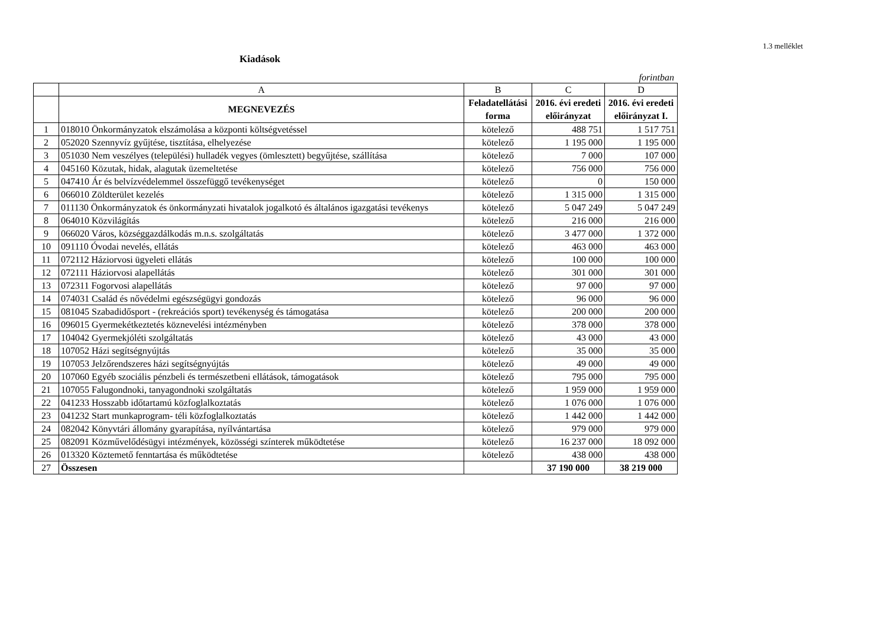1.3 melléklet
Kiadások
forintban
| | A | B | C | D |
| | MEGNEVEZÉS | Feladatellátási forma | 2016. évi eredeti előirányzat | 2016. évi eredeti előirányzat I. |
| 1 | 018010 Önkormányzatok elszámolása a központi költségvetéssel | kötelező | 488 751 | 1 517 751 |
| 2 | 052020 Szennyvíz gyűjtése, tisztítása, elhelyezése | kötelező | 1 195 000 | 1 195 000 |
| 3 | 051030 Nem veszélyes (települési) hulladék vegyes (ömlesztett) begyűjtése, szállítása | kötelező | 7 000 | 107 000 |
| 4 | 045160 Közutak, hidak, alagutak üzemeltetése | kötelező | 756 000 | 756 000 |
| 5 | 047410 Ár és belvízvédelemmel összefüggő tevékenységet | kötelező | 0 | 150 000 |
| 6 | 066010 Zöldterület kezelés | kötelező | 1 315 000 | 1 315 000 |
| 7 | 011130 Önkormányzatok és önkormányzati hivatalok jogalkotó és általános igazgatási tevékenys | kötelező | 5 047 249 | 5 047 249 |
| 8 | 064010 Közvilágítás | kötelező | 216 000 | 216 000 |
| 9 | 066020 Város, községgazdálkodás m.n.s. szolgáltatás | kötelező | 3 477 000 | 1 372 000 |
| 10 | 091110 Óvodai nevelés, ellátás | kötelező | 463 000 | 463 000 |
| 11 | 072112 Háziorvosi ügyeleti ellátás | kötelező | 100 000 | 100 000 |
| 12 | 072111 Háziorvosi alapellátás | kötelező | 301 000 | 301 000 |
| 13 | 072311 Fogorvosi alapellátás | kötelező | 97 000 | 97 000 |
| 14 | 074031 Család és nővédelmi egészségügyi gondozás | kötelező | 96 000 | 96 000 |
| 15 | 081045 Szabadidősport - (rekreációs sport) tevékenység és támogatása | kötelező | 200 000 | 200 000 |
| 16 | 096015 Gyermekétkeztetés köznevelési intézményben | kötelező | 378 000 | 378 000 |
| 17 | 104042 Gyermekjóléti szolgáltatás | kötelező | 43 000 | 43 000 |
| 18 | 107052 Házi segítségnyújtás | kötelező | 35 000 | 35 000 |
| 19 | 107053 Jelzőrendszeres házi segítségnyújtás | kötelező | 49 000 | 49 000 |
| 20 | 107060 Egyéb szociális pénzbeli és természetbeni ellátások, támogatások | kötelező | 795 000 | 795 000 |
| 21 | 107055 Falugondnoki, tanyagondnoki szolgáltatás | kötelező | 1 959 000 | 1 959 000 |
| 22 | 041233 Hosszabb időtartamú közfoglalkoztatás | kötelező | 1 076 000 | 1 076 000 |
| 23 | 041232 Start munkaprogram- téli közfoglalkoztatás | kötelező | 1 442 000 | 1 442 000 |
| 24 | 082042 Könyvtári állomány gyarapítása, nyílvántartása | kötelező | 979 000 | 979 000 |
| 25 | 082091 Közművelődésügyi intézmények, közösségi színterek működtetése | kötelező | 16 237 000 | 18 092 000 |
| 26 | 013320 Köztemető fenntartása és működtetése | kötelező | 438 000 | 438 000 |
| 27 | Összesen | | 37 190 000 | 38 219 000 |